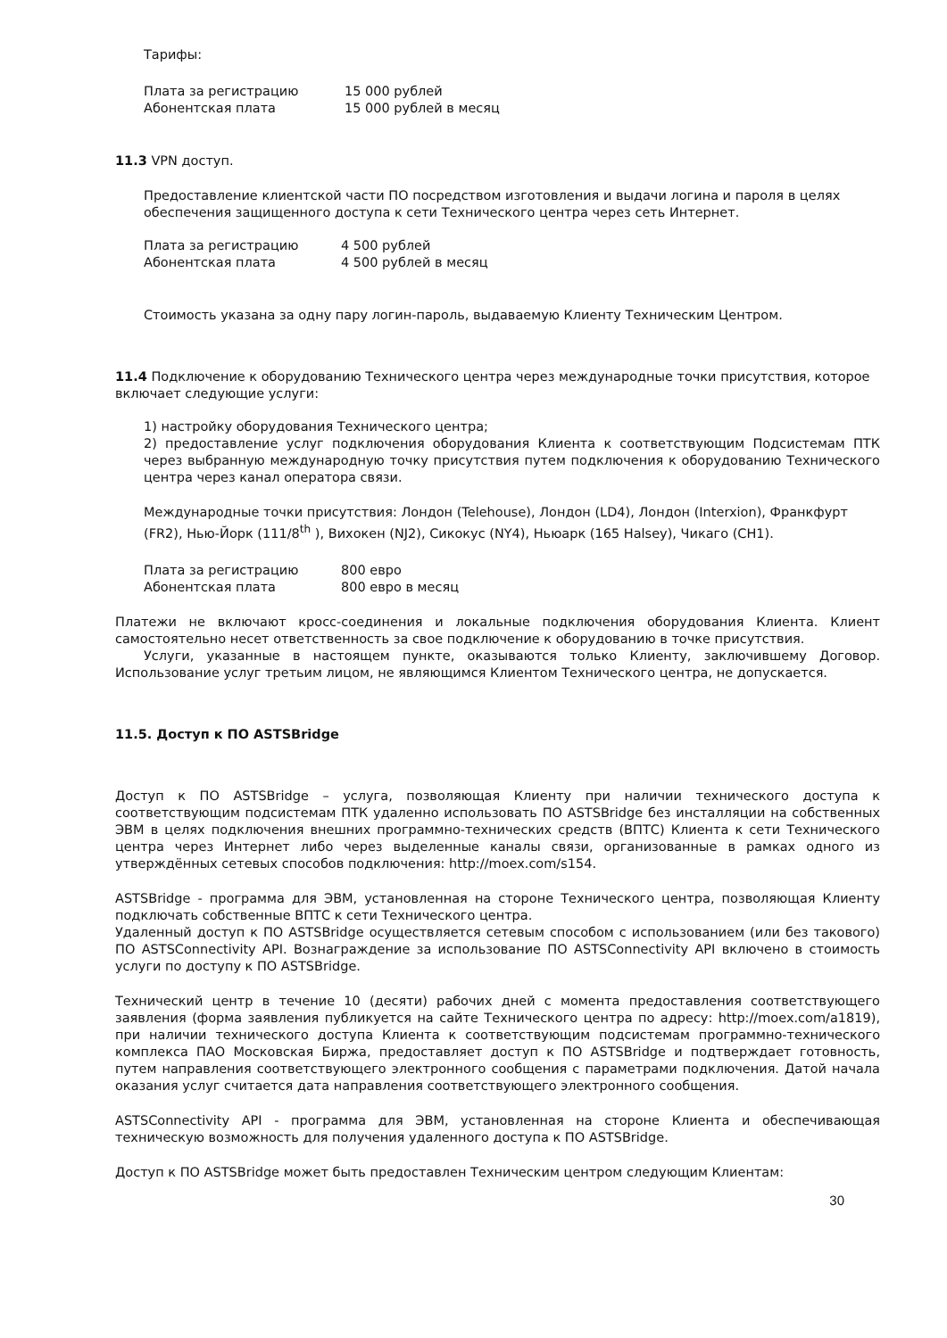Тарифы:
Плата за регистрацию 15 000 рублей
Абонентская плата 15 000 рублей в месяц
11.3 VPN доступ.
Предоставление клиентской части ПО посредством изготовления и выдачи логина и пароля в целях обеспечения защищенного доступа к сети Технического центра через сеть Интернет.
Плата за регистрацию 4 500 рублей
Абонентская плата 4 500 рублей в месяц
Стоимость указана за одну пару логин-пароль, выдаваемую Клиенту Техническим Центром.
11.4 Подключение к оборудованию Технического центра через международные точки присутствия, которое включает следующие услуги:
1) настройку оборудования Технического центра;
2) предоставление услуг подключения оборудования Клиента к соответствующим Подсистемам ПТК через выбранную международную точку присутствия путем подключения к оборудованию Технического центра через канал оператора связи.
Международные точки присутствия: Лондон (Telehouse), Лондон (LD4), Лондон (Interxion), Франкфурт (FR2), Нью-Йорк (111/8<sup>th</sup> ), Вихокен (NJ2), Сикокус (NY4), Ньюарк (165 Halsey), Чикаго (CH1).
Плата за регистрацию 800 евро
Абонентская плата 800 евро в месяц
Платежи не включают кросс-соединения и локальные подключения оборудования Клиента. Клиент самостоятельно несет ответственность за свое подключение к оборудованию в точке присутствия.
Услуги, указанные в настоящем пункте, оказываются только Клиенту, заключившему Договор. Использование услуг третьим лицом, не являющимся Клиентом Технического центра, не допускается.
11.5. Доступ к ПО ASTSBridge
Доступ к ПО ASTSBridge – услуга, позволяющая Клиенту при наличии технического доступа к соответствующим подсистемам ПТК удаленно использовать ПО ASTSBridge без инсталляции на собственных ЭВМ в целях подключения внешних программно-технических средств (ВПТС) Клиента к сети Технического центра через Интернет либо через выделенные каналы связи, организованные в рамках одного из утверждённых сетевых способов подключения: http://moex.com/s154.
ASTSBridge - программа для ЭВМ, установленная на стороне Технического центра, позволяющая Клиенту подключать собственные ВПТС к сети Технического центра.
Удаленный доступ к ПО ASTSBridge осуществляется сетевым способом с использованием (или без такового) ПО ASTSConnectivity API. Вознаграждение за использование ПО ASTSConnectivity API включено в стоимость услуги по доступу к ПО ASTSBridge.
Технический центр в течение 10 (десяти) рабочих дней с момента предоставления соответствующего заявления (форма заявления публикуется на сайте Технического центра по адресу: http://moex.com/a1819), при наличии технического доступа Клиента к соответствующим подсистемам программно-технического комплекса ПАО Московская Биржа, предоставляет доступ к ПО ASTSBridge и подтверждает готовность, путем направления соответствующего электронного сообщения с параметрами подключения. Датой начала оказания услуг считается дата направления соответствующего электронного сообщения.
ASTSConnectivity API - программа для ЭВМ, установленная на стороне Клиента и обеспечивающая техническую возможность для получения удаленного доступа к ПО ASTSBridge.
Доступ к ПО ASTSBridge может быть предоставлен Техническим центром следующим Клиентам:
30